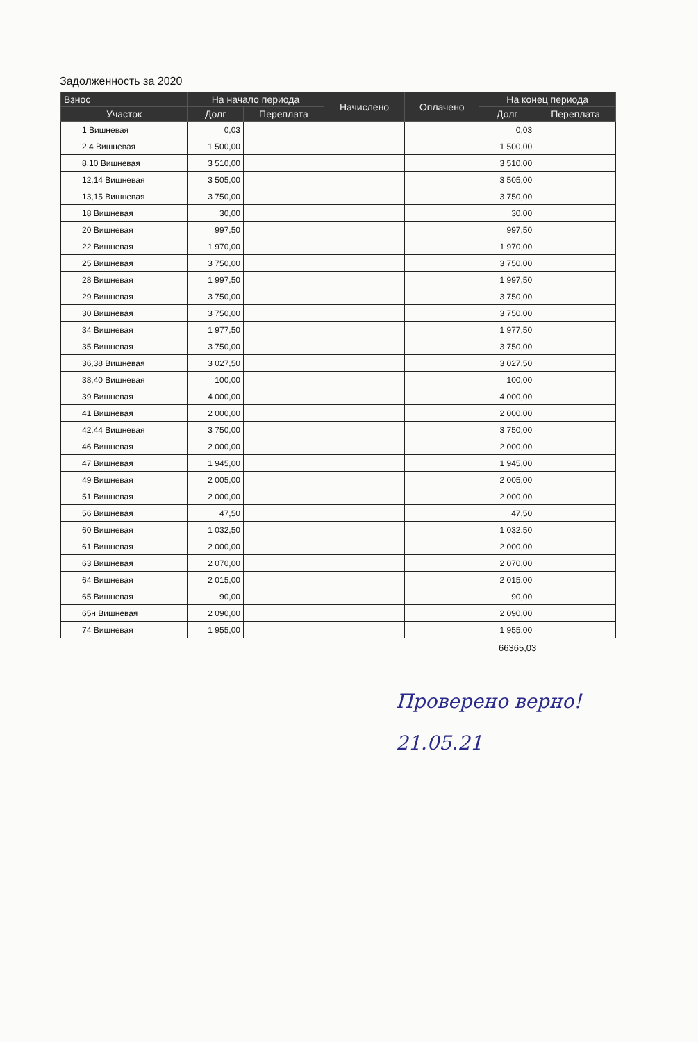Задолженность за 2020
| Взнос | На начало периода | | Начислено | Оплачено | На конец периода | |
| --- | --- | --- | --- | --- | --- | --- |
| Участок | Долг | Переплата | | | Долг | Переплата |
| 1 Вишневая | 0,03 | | | | 0,03 | |
| 2,4 Вишневая | 1 500,00 | | | | 1 500,00 | |
| 8,10 Вишневая | 3 510,00 | | | | 3 510,00 | |
| 12,14 Вишневая | 3 505,00 | | | | 3 505,00 | |
| 13,15 Вишневая | 3 750,00 | | | | 3 750,00 | |
| 18 Вишневая | 30,00 | | | | 30,00 | |
| 20 Вишневая | 997,50 | | | | 997,50 | |
| 22 Вишневая | 1 970,00 | | | | 1 970,00 | |
| 25 Вишневая | 3 750,00 | | | | 3 750,00 | |
| 28 Вишневая | 1 997,50 | | | | 1 997,50 | |
| 29 Вишневая | 3 750,00 | | | | 3 750,00 | |
| 30 Вишневая | 3 750,00 | | | | 3 750,00 | |
| 34 Вишневая | 1 977,50 | | | | 1 977,50 | |
| 35 Вишневая | 3 750,00 | | | | 3 750,00 | |
| 36,38 Вишневая | 3 027,50 | | | | 3 027,50 | |
| 38,40 Вишневая | 100,00 | | | | 100,00 | |
| 39 Вишневая | 4 000,00 | | | | 4 000,00 | |
| 41 Вишневая | 2 000,00 | | | | 2 000,00 | |
| 42,44 Вишневая | 3 750,00 | | | | 3 750,00 | |
| 46 Вишневая | 2 000,00 | | | | 2 000,00 | |
| 47 Вишневая | 1 945,00 | | | | 1 945,00 | |
| 49 Вишневая | 2 005,00 | | | | 2 005,00 | |
| 51 Вишневая | 2 000,00 | | | | 2 000,00 | |
| 56 Вишневая | 47,50 | | | | 47,50 | |
| 60 Вишневая | 1 032,50 | | | | 1 032,50 | |
| 61 Вишневая | 2 000,00 | | | | 2 000,00 | |
| 63 Вишневая | 2 070,00 | | | | 2 070,00 | |
| 64 Вишневая | 2 015,00 | | | | 2 015,00 | |
| 65 Вишневая | 90,00 | | | | 90,00 | |
| 65н Вишневая | 2 090,00 | | | | 2 090,00 | |
| 74 Вишневая | 1 955,00 | | | | 1 955,00 | |
66365,03
Проверено верно!
21.05.21